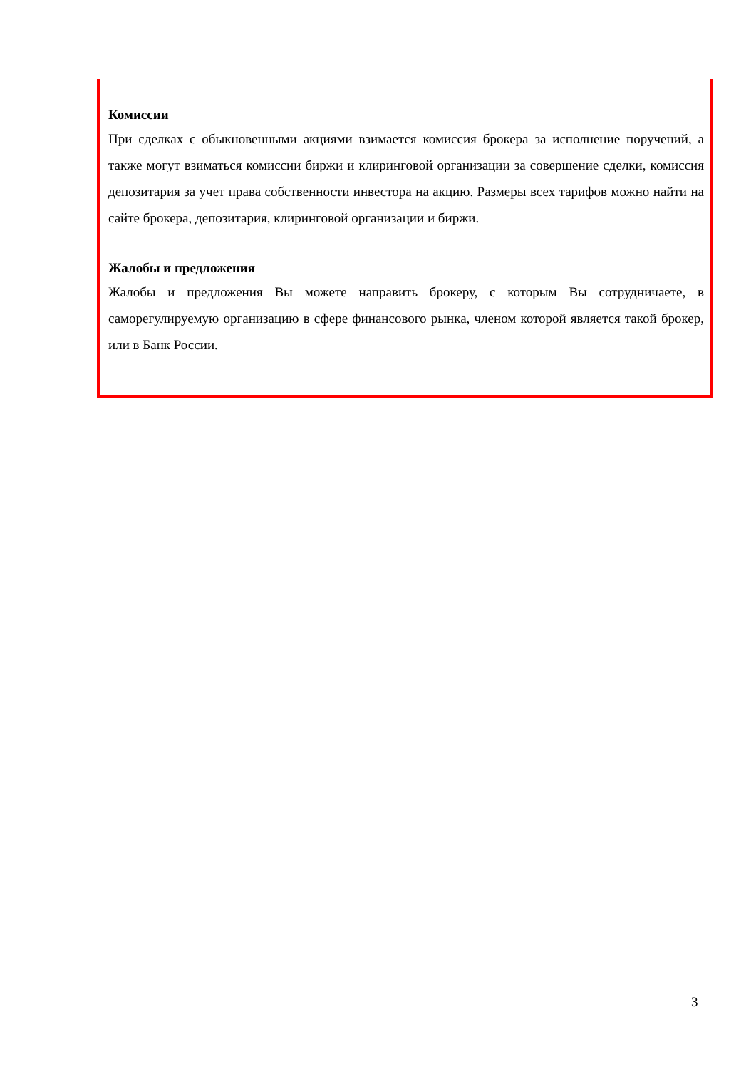Комиссии
При сделках с обыкновенными акциями взимается комиссия брокера за исполнение поручений, а также могут взиматься комиссии биржи и клиринговой организации за совершение сделки, комиссия депозитария за учет права собственности инвестора на акцию. Размеры всех тарифов можно найти на сайте брокера, депозитария, клиринговой организации и биржи.
Жалобы и предложения
Жалобы и предложения Вы можете направить брокеру, с которым Вы сотрудничаете, в саморегулируемую организацию в сфере финансового рынка, членом которой является такой брокер, или в Банк России.
3